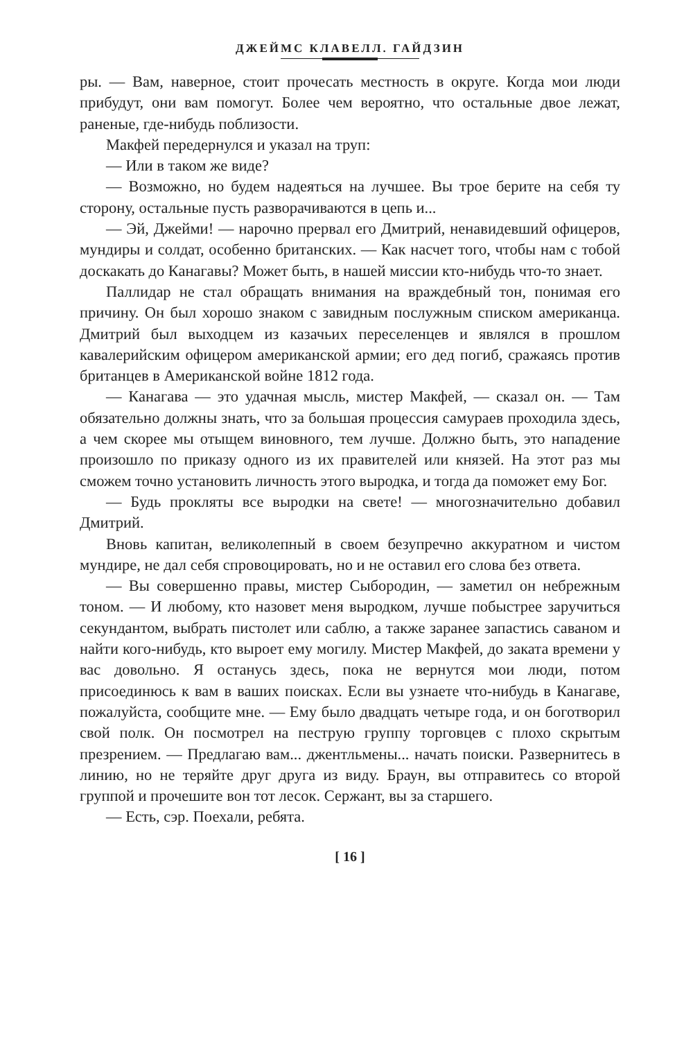ДЖЕЙМС КЛАВЕЛЛ. ГАЙДЗИН
ры. — Вам, наверное, стоит прочесать местность в округе. Когда мои люди прибудут, они вам помогут. Более чем вероятно, что остальные двое лежат, раненые, где-нибудь поблизости.
Макфей передернулся и указал на труп:
— Или в таком же виде?
— Возможно, но будем надеяться на лучшее. Вы трое берите на себя ту сторону, остальные пусть разворачиваются в цепь и...
— Эй, Джейми! — нарочно прервал его Дмитрий, ненавидевший офицеров, мундиры и солдат, особенно британских. — Как насчет того, чтобы нам с тобой доскакать до Канагавы? Может быть, в нашей миссии кто-нибудь что-то знает.
Паллидар не стал обращать внимания на враждебный тон, понимая его причину. Он был хорошо знаком с завидным послужным списком американца. Дмитрий был выходцем из казачьих переселенцев и являлся в прошлом кавалерийским офицером американской армии; его дед погиб, сражаясь против британцев в Американской войне 1812 года.
— Канагава — это удачная мысль, мистер Макфей, — сказал он. — Там обязательно должны знать, что за большая процессия самураев проходила здесь, а чем скорее мы отыщем виновного, тем лучше. Должно быть, это нападение произошло по приказу одного из их правителей или князей. На этот раз мы сможем точно установить личность этого выродка, и тогда да поможет ему Бог.
— Будь прокляты все выродки на свете! — многозначительно добавил Дмитрий.
Вновь капитан, великолепный в своем безупречно аккуратном и чистом мундире, не дал себя спровоцировать, но и не оставил его слова без ответа.
— Вы совершенно правы, мистер Сыбородин, — заметил он небрежным тоном. — И любому, кто назовет меня выродком, лучше побыстрее заручиться секундантом, выбрать пистолет или саблю, а также заранее запастись саваном и найти кого-нибудь, кто выроет ему могилу. Мистер Макфей, до заката времени у вас довольно. Я останусь здесь, пока не вернутся мои люди, потом присоединюсь к вам в ваших поисках. Если вы узнаете что-нибудь в Канагаве, пожалуйста, сообщите мне. — Ему было двадцать четыре года, и он боготворил свой полк. Он посмотрел на пеструю группу торговцев с плохо скрытым презрением. — Предлагаю вам... джентльмены... начать поиски. Развернитесь в линию, но не теряйте друг друга из виду. Браун, вы отправитесь со второй группой и прочешите вон тот лесок. Сержант, вы за старшего.
— Есть, сэр. Поехали, ребята.
[ 16 ]